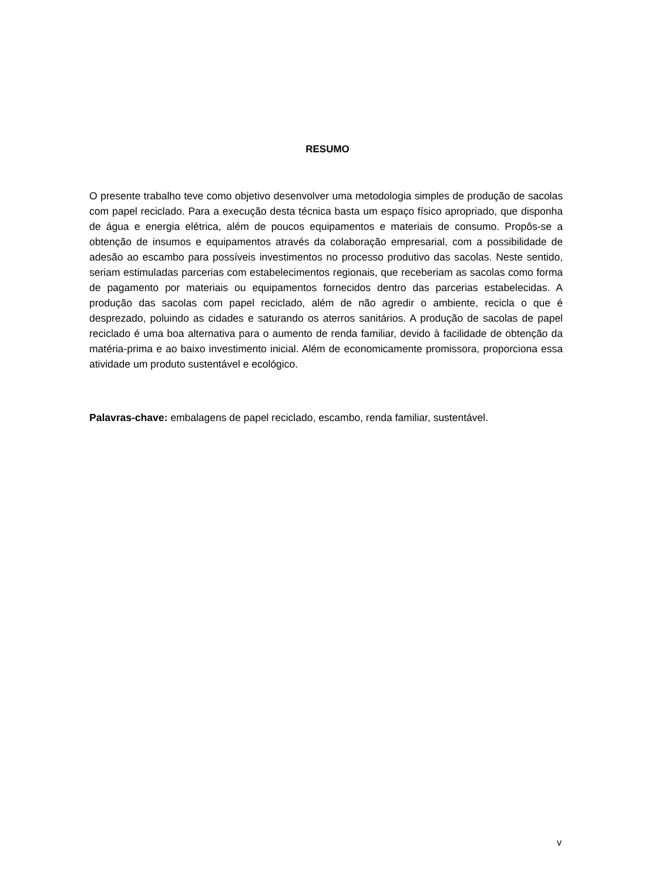RESUMO
O presente trabalho teve como objetivo desenvolver uma metodologia simples de produção de sacolas com papel reciclado. Para a execução desta técnica basta um espaço físico apropriado, que disponha de água e energia elétrica, além de poucos equipamentos e materiais de consumo. Propôs-se a obtenção de insumos e equipamentos através da colaboração empresarial, com a possibilidade de adesão ao escambo para possíveis investimentos no processo produtivo das sacolas. Neste sentido, seriam estimuladas parcerias com estabelecimentos regionais, que receberiam as sacolas como forma de pagamento por materiais ou equipamentos fornecidos dentro das parcerias estabelecidas. A produção das sacolas com papel reciclado, além de não agredir o ambiente, recicla o que é desprezado, poluindo as cidades e saturando os aterros sanitários. A produção de sacolas de papel reciclado é uma boa alternativa para o aumento de renda familiar, devido à facilidade de obtenção da matéria-prima e ao baixo investimento inicial. Além de economicamente promissora, proporciona essa atividade um produto sustentável e ecológico.
Palavras-chave: embalagens de papel reciclado, escambo, renda familiar, sustentável.
v